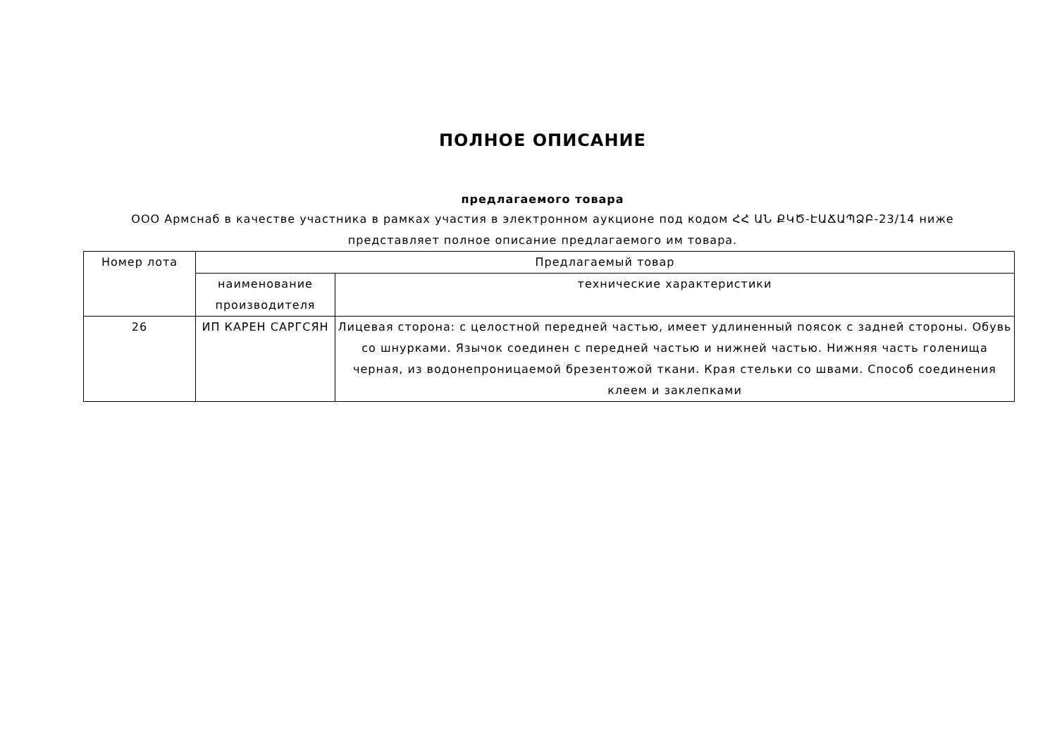ПОЛНОЕ ОПИСАНИЕ
предлагаемого товара
ООО Армснаб в качестве участника в рамках участия в электронном аукционе под кодом ՀՀ ԱՆ ՔԿԾ-ԷԱՃԱՊՁԲ-23/14 ниже
представляет полное описание предлагаемого им товара.
| Номер лота | Предлагаемый товар | |
| | наименование производителя | технические характеристики |
| 26 | ИП КАРЕН САРГСЯН | Лицевая сторона: с целостной передней частью, имеет удлиненный поясок с задней стороны. Обувь со шнурками. Язычок соединен с передней частью и нижней частью. Нижняя часть голенища черная, из водонепроницаемой брезентожой ткани. Края стельки со швами. Способ соединения клеем и заклепками |